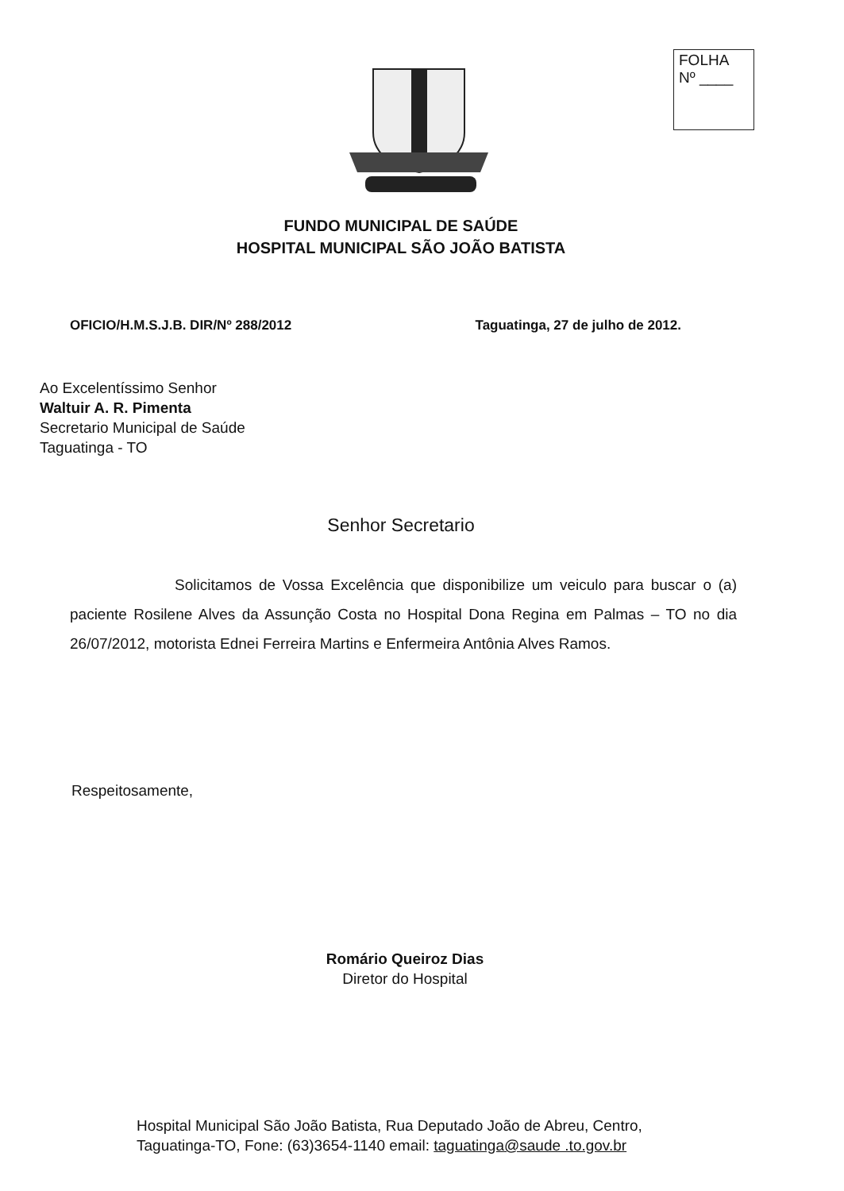FOLHA
Nº ____
FUNDO MUNICIPAL DE SAÚDE
HOSPITAL MUNICIPAL SÃO JOÃO BATISTA
OFICIO/H.M.S.J.B. DIR/Nº 288/2012 Taguatinga, 27 de julho de 2012.
Ao Excelentíssimo Senhor
Waltuir A. R. Pimenta
Secretario Municipal de Saúde
Taguatinga - TO
Senhor Secretario
Solicitamos de Vossa Excelência que disponibilize um veiculo para buscar o (a) paciente Rosilene Alves da Assunção Costa no Hospital Dona Regina em Palmas – TO no dia 26/07/2012, motorista Ednei Ferreira Martins e Enfermeira Antônia Alves Ramos.
Respeitosamente,
Romário Queiroz Dias
Diretor do Hospital
Hospital Municipal São João Batista, Rua Deputado João de Abreu, Centro,
Taguatinga-TO, Fone: (63)3654-1140 email: taguatinga@saude .to.gov.br